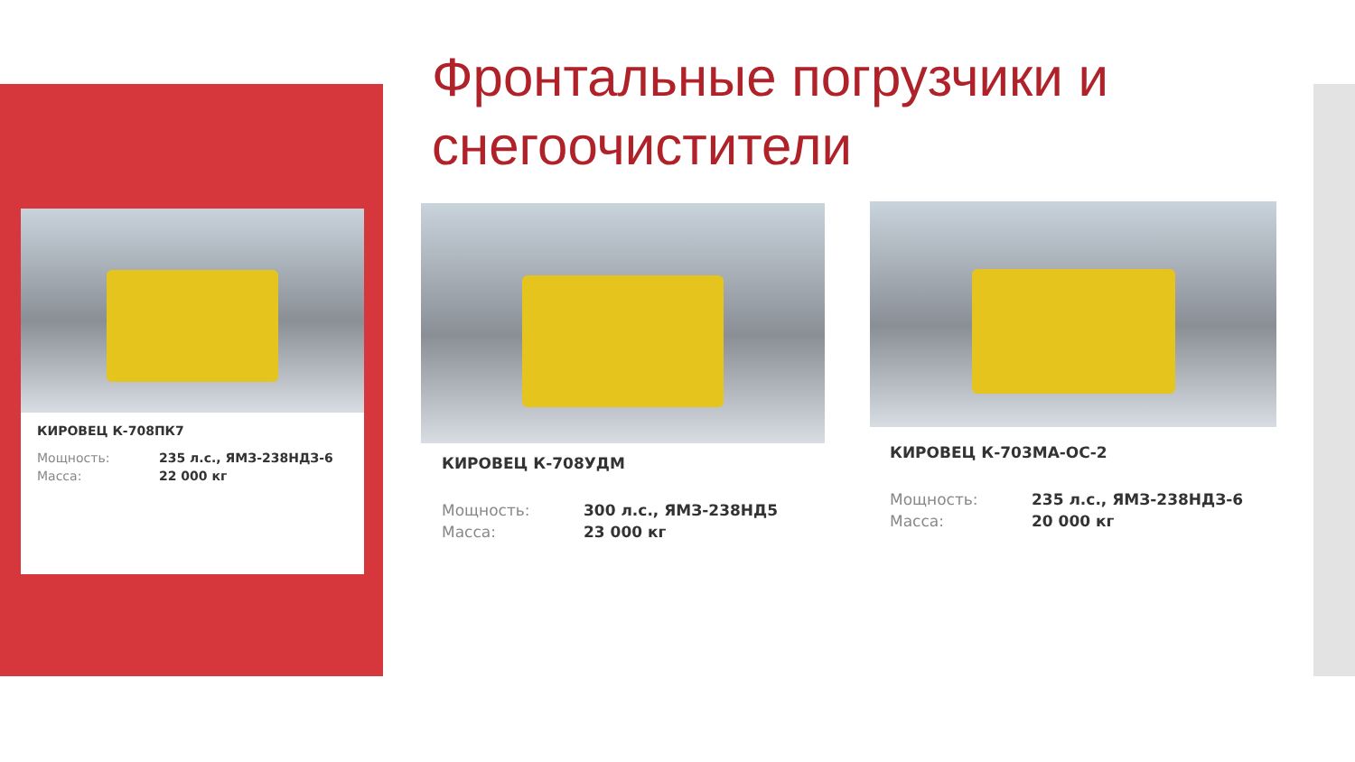Фронтальные погрузчики и снегоочистители
КИРОВЕЦ К-708ПК7
| Мощность: | 235 л.с., ЯМЗ-238НДЗ-6 |
| Масса: | 22 000 кг |
КИРОВЕЦ К-708УДМ
| Мощность: | 300 л.с., ЯМЗ-238НД5 |
| Масса: | 23 000 кг |
КИРОВЕЦ К-703МА-ОС-2
| Мощность: | 235 л.с., ЯМЗ-238НДЗ-6 |
| Масса: | 20 000 кг |